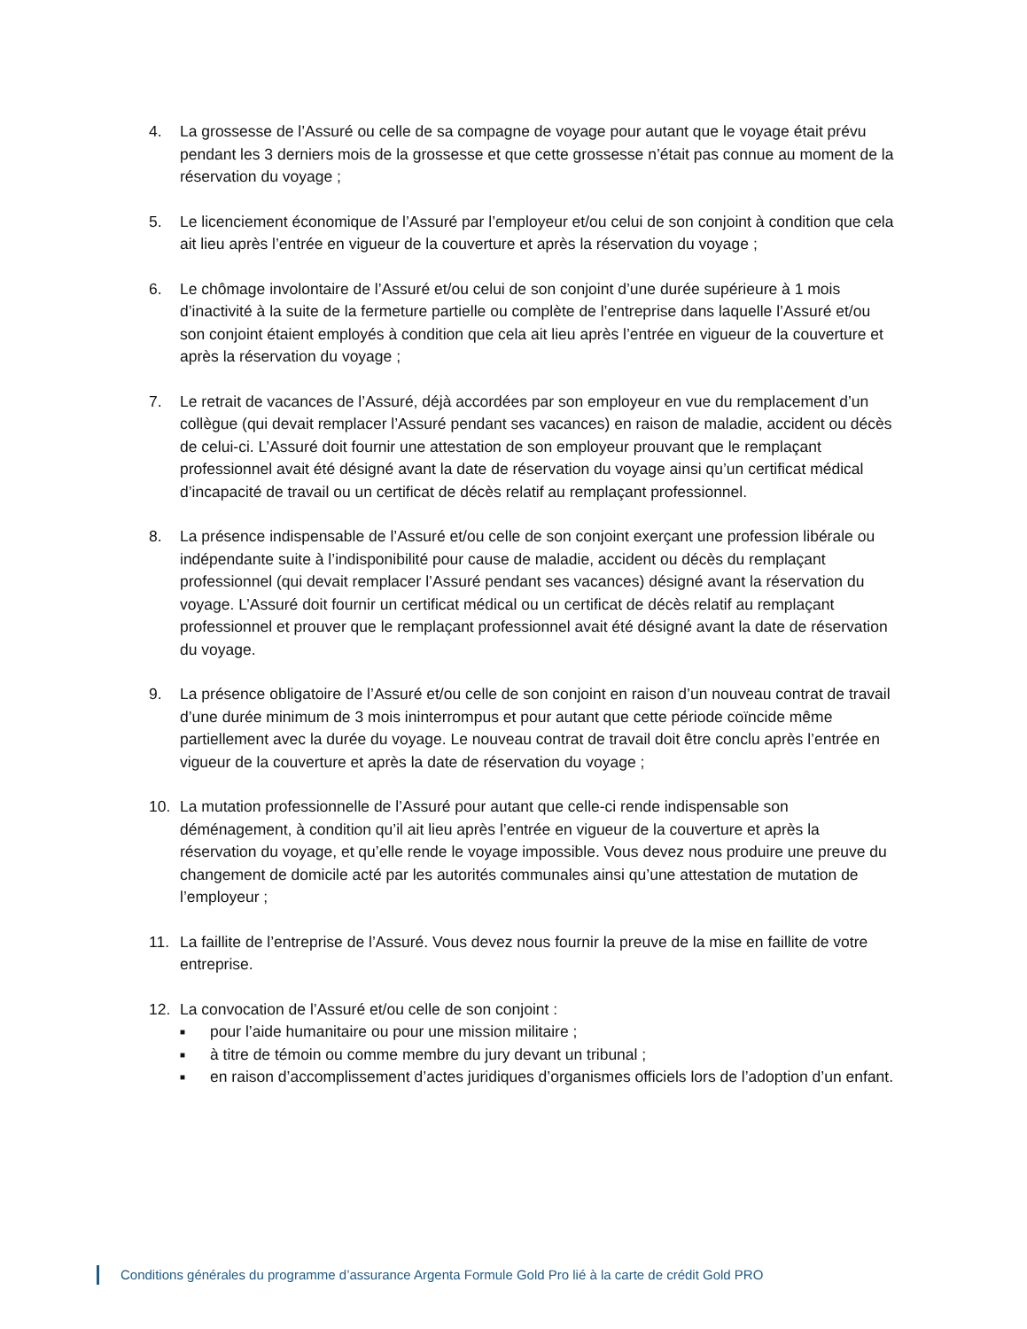4. La grossesse de l’Assuré ou celle de sa compagne de voyage pour autant que le voyage était prévu pendant les 3 derniers mois de la grossesse et que cette grossesse n’était pas connue au moment de la réservation du voyage ;
5. Le licenciement économique de l’Assuré par l’employeur et/ou celui de son conjoint à condition que cela ait lieu après l’entrée en vigueur de la couverture et après la réservation du voyage ;
6. Le chômage involontaire de l’Assuré et/ou celui de son conjoint d’une durée supérieure à 1 mois d’inactivité à la suite de la fermeture partielle ou complète de l’entreprise dans laquelle l’Assuré et/ou son conjoint étaient employés à condition que cela ait lieu après l’entrée en vigueur de la couverture et après la réservation du voyage ;
7. Le retrait de vacances de l’Assuré, déjà accordées par son employeur en vue du remplacement d’un collègue (qui devait remplacer l’Assuré pendant ses vacances) en raison de maladie, accident ou décès de celui-ci. L’Assuré doit fournir une attestation de son employeur prouvant que le remplaçant professionnel avait été désigné avant la date de réservation du voyage ainsi qu’un certificat médical d’incapacité de travail ou un certificat de décès relatif au remplaçant professionnel.
8. La présence indispensable de l’Assuré et/ou celle de son conjoint exerçant une profession libérale ou indépendante suite à l’indisponibilité pour cause de maladie, accident ou décès du remplaçant professionnel (qui devait remplacer l’Assuré pendant ses vacances) désigné avant la réservation du voyage. L’Assuré doit fournir un certificat médical ou un certificat de décès relatif au remplaçant professionnel et prouver que le remplaçant professionnel avait été désigné avant la date de réservation du voyage.
9. La présence obligatoire de l’Assuré et/ou celle de son conjoint en raison d’un nouveau contrat de travail d’une durée minimum de 3 mois ininterrompus et pour autant que cette période coïncide même partiellement avec la durée du voyage. Le nouveau contrat de travail doit être conclu après l’entrée en vigueur de la couverture et après la date de réservation du voyage ;
10. La mutation professionnelle de l’Assuré pour autant que celle-ci rende indispensable son déménagement, à condition qu’il ait lieu après l’entrée en vigueur de la couverture et après la réservation du voyage, et qu’elle rende le voyage impossible. Vous devez nous produire une preuve du changement de domicile acté par les autorités communales ainsi qu’une attestation de mutation de l’employeur ;
11. La faillite de l’entreprise de l’Assuré. Vous devez nous fournir la preuve de la mise en faillite de votre entreprise.
12. La convocation de l’Assuré et/ou celle de son conjoint :
■
pour l’aide humanitaire ou pour une mission militaire ;
■
à titre de témoin ou comme membre du jury devant un tribunal ;
■
en raison d’accomplissement d’actes juridiques d’organismes officiels lors de l’adoption d’un enfant.
Conditions générales du programme d’assurance Argenta Formule Gold Pro lié à la carte de crédit Gold PRO